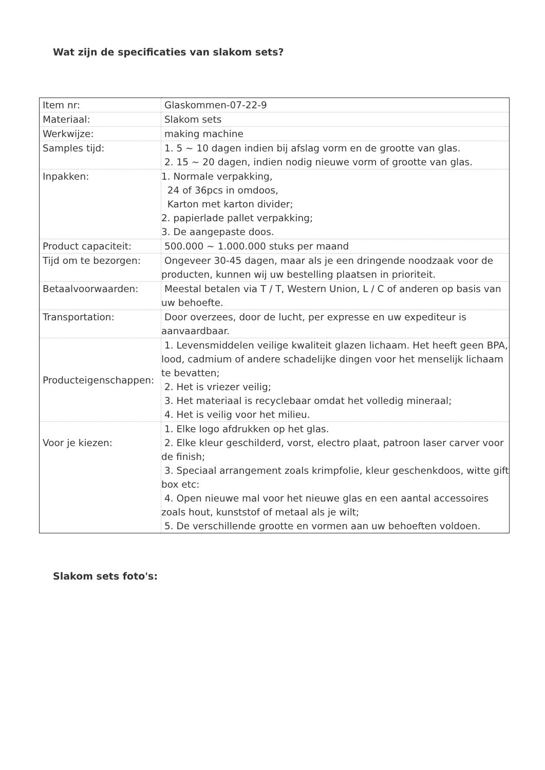Wat zijn de specificaties van slakom sets?
| Item nr: | Glaskommen-07-22-9 |
| Materiaal: | Slakom sets |
| Werkwijze: | making machine |
| Samples tijd: | 1. 5 ~ 10 dagen indien bij afslag vorm en de grootte van glas. 2. 15 ~ 20 dagen, indien nodig nieuwe vorm of grootte van glas. |
| Inpakken: | 1. Normale verpakking, 24 of 36pcs in omdoos, Karton met karton divider; 2. papierlade pallet verpakking; 3. De aangepaste doos. |
| Product capaciteit: | 500.000 ~ 1.000.000 stuks per maand |
| Tijd om te bezorgen: | Ongeveer 30-45 dagen, maar als je een dringende noodzaak voor de producten, kunnen wij uw bestelling plaatsen in prioriteit. |
| Betaalvoorwaarden: | Meestal betalen via T / T, Western Union, L / C of anderen op basis van uw behoefte. |
| Transportation: | Door overzees, door de lucht, per expresse en uw expediteur is aanvaardbaar. |
| Producteigenschappen: | 1. Levensmiddelen veilige kwaliteit glazen lichaam. Het heeft geen BPA, lood, cadmium of andere schadelijke dingen voor het menselijk lichaam te bevatten; 2. Het is vriezer veilig; 3. Het materiaal is recyclebaar omdat het volledig mineraal; 4. Het is veilig voor het milieu. |
| Voor je kiezen: | 1. Elke logo afdrukken op het glas. 2. Elke kleur geschilderd, vorst, electro plaat, patroon laser carver voor de finish; 3. Speciaal arrangement zoals krimpfolie, kleur geschenkdoos, witte gift box etc: 4. Open nieuwe mal voor het nieuwe glas en een aantal accessoires zoals hout, kunststof of metaal als je wilt; 5. De verschillende grootte en vormen aan uw behoeften voldoen. |
Slakom sets foto's: